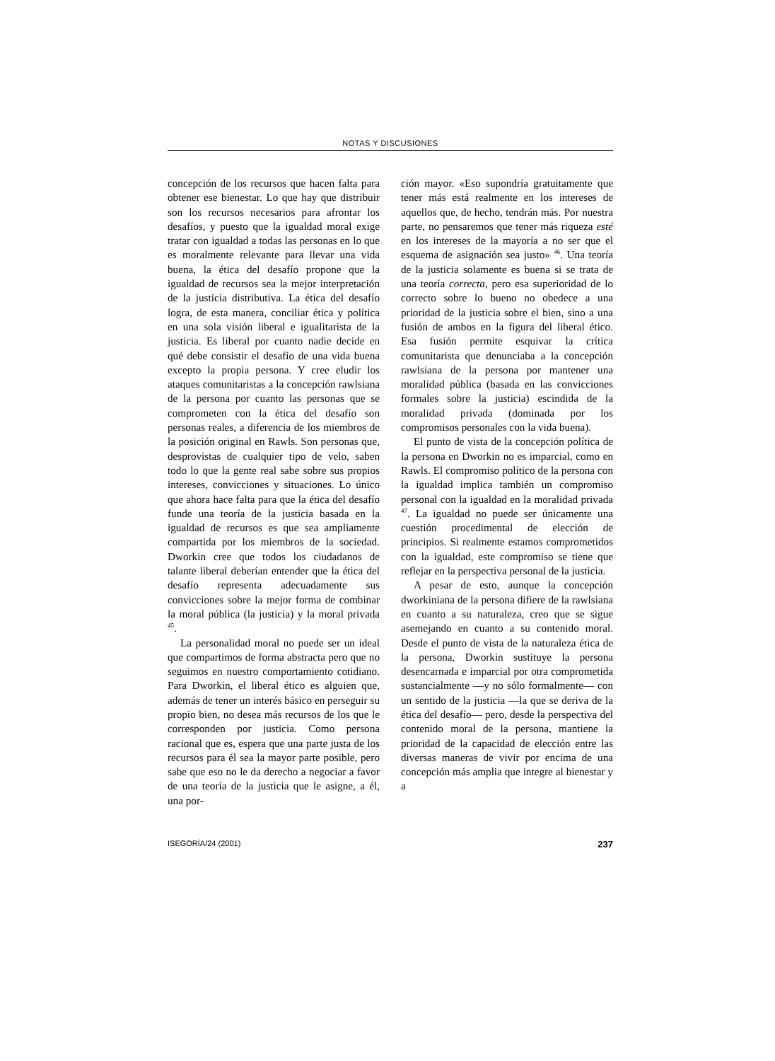NOTAS Y DISCUSIONES
concepción de los recursos que hacen falta para obtener ese bienestar. Lo que hay que distribuir son los recursos necesarios para afrontar los desafíos, y puesto que la igualdad moral exige tratar con igualdad a todas las personas en lo que es moralmente relevante para llevar una vida buena, la ética del desafío propone que la igualdad de recursos sea la mejor interpretación de la justicia distributiva. La ética del desafío logra, de esta manera, conciliar ética y política en una sola visión liberal e igualitarista de la justicia. Es liberal por cuanto nadie decide en qué debe consistir el desafío de una vida buena excepto la propia persona. Y cree eludir los ataques comunitaristas a la concepción rawlsiana de la persona por cuanto las personas que se comprometen con la ética del desafío son personas reales, a diferencia de los miembros de la posición original en Rawls. Son personas que, desprovistas de cualquier tipo de velo, saben todo lo que la gente real sabe sobre sus propios intereses, convicciones y situaciones. Lo único que ahora hace falta para que la ética del desafío funde una teoría de la justicia basada en la igualdad de recursos es que sea ampliamente compartida por los miembros de la sociedad. Dworkin cree que todos los ciudadanos de talante liberal deberían entender que la ética del desafío representa adecuadamente sus convicciones sobre la mejor forma de combinar la moral pública (la justicia) y la moral privada <sup>45</sup>.
La personalidad moral no puede ser un ideal que compartimos de forma abstracta pero que no seguimos en nuestro comportamiento cotidiano. Para Dworkin, el liberal ético es alguien que, además de tener un interés básico en perseguir su propio bien, no desea más recursos de los que le corresponden por justicia. Como persona racional que es, espera que una parte justa de los recursos para él sea la mayor parte posible, pero sabe que eso no le da derecho a negociar a favor de una teoría de la justicia que le asigne, a él, una por-
ción mayor. «Eso supondría gratuitamente que tener más está realmente en los intereses de aquellos que, de hecho, tendrán más. Por nuestra parte, no pensaremos que tener más riqueza esté en los intereses de la mayoría a no ser que el esquema de asignación sea justo» <sup>46</sup>. Una teoría de la justicia solamente es buena si se trata de una teoría correcta, pero esa superioridad de lo correcto sobre lo bueno no obedece a una prioridad de la justicia sobre el bien, sino a una fusión de ambos en la figura del liberal ético. Esa fusión permite esquivar la crítica comunitarista que denunciaba a la concepción rawlsiana de la persona por mantener una moralidad pública (basada en las convicciones formales sobre la justicia) escindida de la moralidad privada (dominada por los compromisos personales con la vida buena).
El punto de vista de la concepción política de la persona en Dworkin no es imparcial, como en Rawls. El compromiso político de la persona con la igualdad implica también un compromiso personal con la igualdad en la moralidad privada <sup>47</sup>. La igualdad no puede ser únicamente una cuestión procedimental de elección de principios. Si realmente estamos comprometidos con la igualdad, este compromiso se tiene que reflejar en la perspectiva personal de la justicia.
A pesar de esto, aunque la concepción dworkiniana de la persona difiere de la rawlsiana en cuanto a su naturaleza, creo que se sigue asemejando en cuanto a su contenido moral. Desde el punto de vista de la naturaleza ética de la persona, Dworkin sustituye la persona desencarnada e imparcial por otra comprometida sustancialmente —y no sólo formalmente— con un sentido de la justicia —la que se deriva de la ética del desafío— pero, desde la perspectiva del contenido moral de la persona, mantiene la prioridad de la capacidad de elección entre las diversas maneras de vivir por encima de una concepción más amplia que integre al bienestar y a
ISEGORÍA/24 (2001) 237